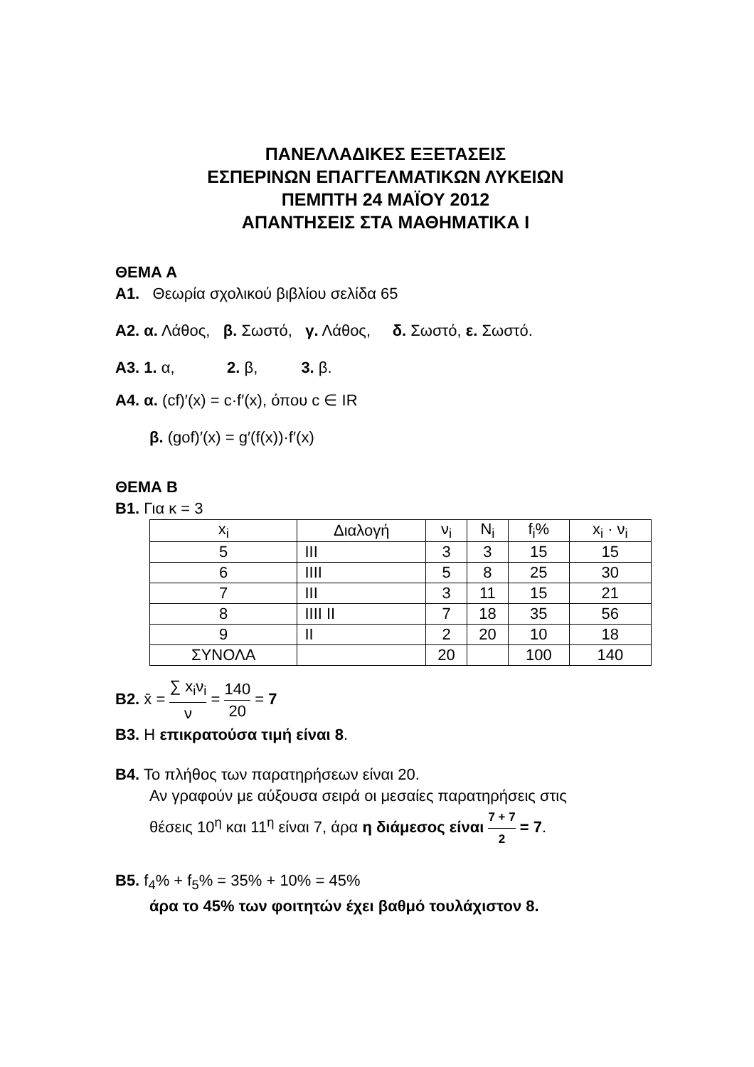ΠΑΝΕΛΛΑΔΙΚΕΣ ΕΞΕΤΑΣΕΙΣ
ΕΣΠΕΡΙΝΩΝ ΕΠΑΓΓΕΛΜΑΤΙΚΩΝ ΛΥΚΕΙΩΝ
ΠΕΜΠΤΗ 24 ΜΑΪΟΥ 2012
ΑΠΑΝΤΗΣΕΙΣ ΣΤΑ ΜΑΘΗΜΑΤΙΚΑ Ι
ΘΕΜΑ Α
Α1. Θεωρία σχολικού βιβλίου σελίδα 65
Α2. α. Λάθος, β. Σωστό, γ. Λάθος, δ. Σωστό, ε. Σωστό.
Α3. 1. α, 2. β, 3. β.
Α4. α. (cf)′(x) = c·f′(x), όπου c ∈ IR
β. (gof)′(x) = g′(f(x))·f′(x)
ΘΕΜΑ Β
Β1. Για κ = 3
| x<sub>i</sub> | Διαλογή | ν<sub>i</sub> | N<sub>i</sub> | f<sub>i</sub>% | x<sub>i</sub> · ν<sub>i</sub> |
| 5 | III | 3 | 3 | 15 | 15 |
| 6 | IIII | 5 | 8 | 25 | 30 |
| 7 | III | 3 | 11 | 15 | 21 |
| 8 | IIII II | 7 | 18 | 35 | 56 |
| 9 | II | 2 | 20 | 10 | 18 |
| ΣΥΝΟΛΑ | | 20 | | 100 | 140 |
Β2. x̄ = ∑ x<sub>i</sub>ν<sub>i</sub> ν = 140 20 = 7
Β3. Η επικρατούσα τιμή είναι 8.
Β4. Το πλήθος των παρατηρήσεων είναι 20.
Αν γραφούν με αύξουσα σειρά οι μεσαίες παρατηρήσεις στις
θέσεις 10<sup>η</sup> και 11<sup>η</sup> είναι 7, άρα η διάμεσος είναι 7 + 7 2 = 7.
Β5. f<sub>4</sub>% + f<sub>5</sub>% = 35% + 10% = 45%
άρα το 45% των φοιτητών έχει βαθμό τουλάχιστον 8.